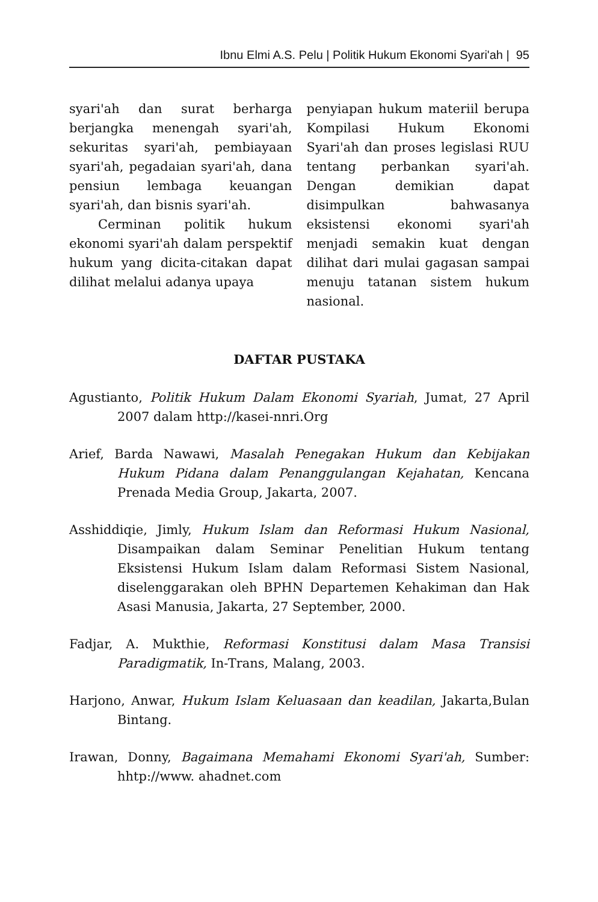Ibnu Elmi A.S. Pelu | Politik Hukum Ekonomi Syari'ah | 95
syari'ah dan surat berharga berjangka menengah syari'ah, sekuritas syari'ah, pembiayaan syari'ah, pegadaian syari'ah, dana pensiun lembaga keuangan syari'ah, dan bisnis syari'ah.
Cerminan politik hukum ekonomi syari'ah dalam perspektif hukum yang dicita-citakan dapat dilihat melalui adanya upaya
penyiapan hukum materiil berupa Kompilasi Hukum Ekonomi Syari'ah dan proses legislasi RUU tentang perbankan syari'ah. Dengan demikian dapat disimpulkan bahwasanya eksistensi ekonomi syari'ah menjadi semakin kuat dengan dilihat dari mulai gagasan sampai menuju tatanan sistem hukum nasional.
DAFTAR PUSTAKA
Agustianto, Politik Hukum Dalam Ekonomi Syariah, Jumat, 27 April 2007 dalam http://kasei-nnri.Org
Arief, Barda Nawawi, Masalah Penegakan Hukum dan Kebijakan Hukum Pidana dalam Penanggulangan Kejahatan, Kencana Prenada Media Group, Jakarta, 2007.
Asshiddiqie, Jimly, Hukum Islam dan Reformasi Hukum Nasional, Disampaikan dalam Seminar Penelitian Hukum tentang Eksistensi Hukum Islam dalam Reformasi Sistem Nasional, diselenggarakan oleh BPHN Departemen Kehakiman dan Hak Asasi Manusia, Jakarta, 27 September, 2000.
Fadjar, A. Mukthie, Reformasi Konstitusi dalam Masa Transisi Paradigmatik, In-Trans, Malang, 2003.
Harjono, Anwar, Hukum Islam Keluasaan dan keadilan, Jakarta,Bulan Bintang.
Irawan, Donny, Bagaimana Memahami Ekonomi Syari'ah, Sumber: hhtp://www. ahadnet.com